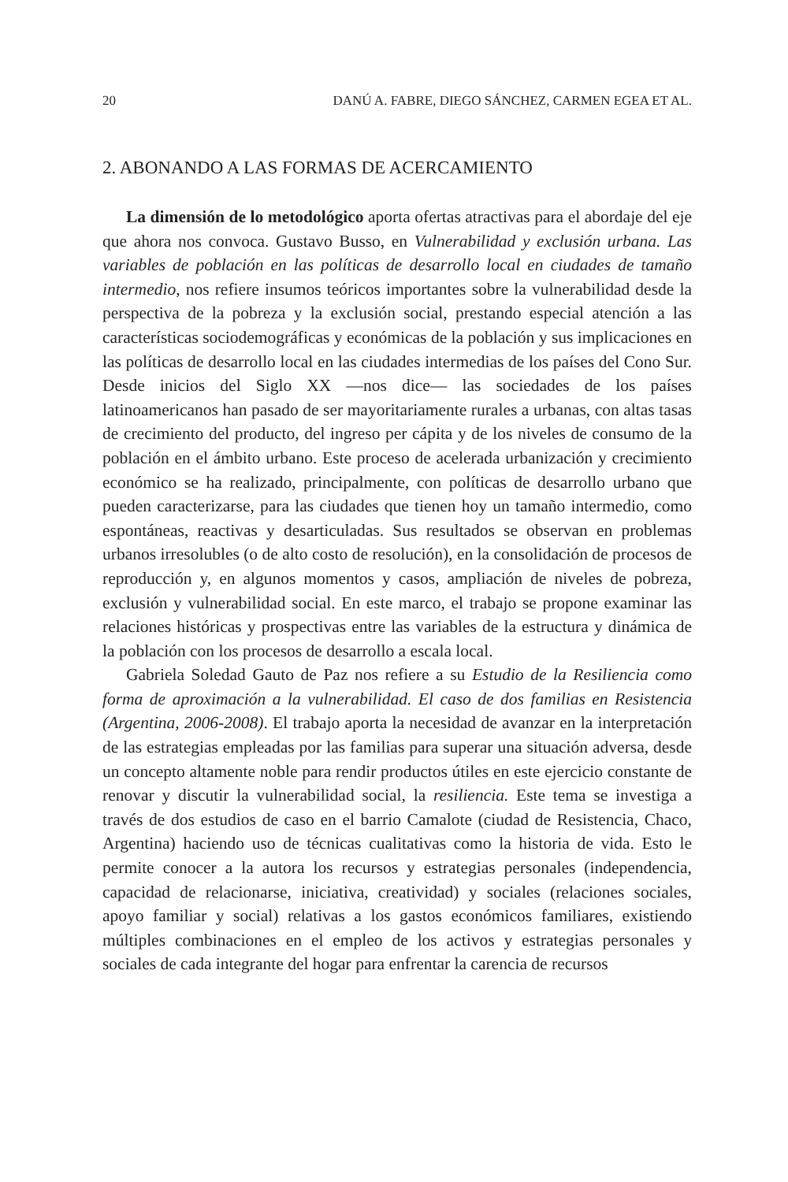20 DANÚ A. FABRE, DIEGO SÁNCHEZ, CARMEN EGEA ET AL.
2. ABONANDO A LAS FORMAS DE ACERCAMIENTO
La dimensión de lo metodológico aporta ofertas atractivas para el abordaje del eje que ahora nos convoca. Gustavo Busso, en Vulnerabilidad y exclusión urbana. Las variables de población en las políticas de desarrollo local en ciudades de tamaño intermedio, nos refiere insumos teóricos importantes sobre la vulnerabilidad desde la perspectiva de la pobreza y la exclusión social, prestando especial atención a las características sociodemográficas y económicas de la población y sus implicaciones en las políticas de desarrollo local en las ciudades intermedias de los países del Cono Sur. Desde inicios del Siglo XX —nos dice— las sociedades de los países latinoamericanos han pasado de ser mayoritariamente rurales a urbanas, con altas tasas de crecimiento del producto, del ingreso per cápita y de los niveles de consumo de la población en el ámbito urbano. Este proceso de acelerada urbanización y crecimiento económico se ha realizado, principalmente, con políticas de desarrollo urbano que pueden caracterizarse, para las ciudades que tienen hoy un tamaño intermedio, como espontáneas, reactivas y desarticuladas. Sus resultados se observan en problemas urbanos irresolubles (o de alto costo de resolución), en la consolidación de procesos de reproducción y, en algunos momentos y casos, ampliación de niveles de pobreza, exclusión y vulnerabilidad social. En este marco, el trabajo se propone examinar las relaciones históricas y prospectivas entre las variables de la estructura y dinámica de la población con los procesos de desarrollo a escala local.
Gabriela Soledad Gauto de Paz nos refiere a su Estudio de la Resiliencia como forma de aproximación a la vulnerabilidad. El caso de dos familias en Resistencia (Argentina, 2006-2008). El trabajo aporta la necesidad de avanzar en la interpretación de las estrategias empleadas por las familias para superar una situación adversa, desde un concepto altamente noble para rendir productos útiles en este ejercicio constante de renovar y discutir la vulnerabilidad social, la resiliencia. Este tema se investiga a través de dos estudios de caso en el barrio Camalote (ciudad de Resistencia, Chaco, Argentina) haciendo uso de técnicas cualitativas como la historia de vida. Esto le permite conocer a la autora los recursos y estrategias personales (independencia, capacidad de relacionarse, iniciativa, creatividad) y sociales (relaciones sociales, apoyo familiar y social) relativas a los gastos económicos familiares, existiendo múltiples combinaciones en el empleo de los activos y estrategias personales y sociales de cada integrante del hogar para enfrentar la carencia de recursos